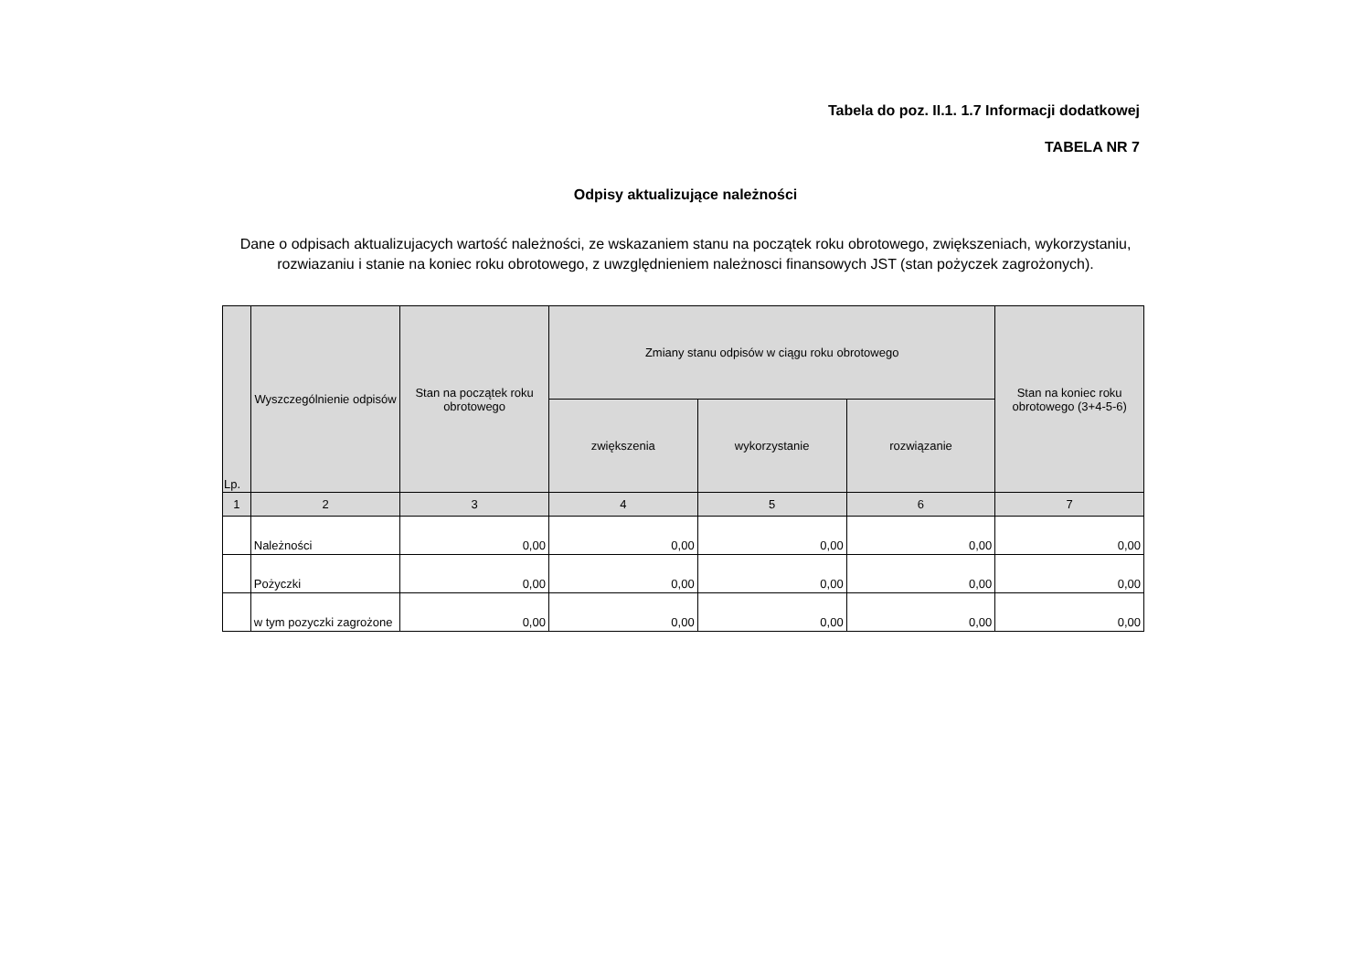Tabela do poz. II.1. 1.7 Informacji dodatkowej
TABELA NR 7
Odpisy aktualizujące należności
Dane o odpisach aktualizujacych wartość należności, ze wskazaniem stanu na początek roku obrotowego, zwiększeniach, wykorzystaniu, rozwiazaniu i stanie na koniec roku obrotowego, z uwzględnieniem należnosci finansowych JST (stan pożyczek zagrożonych).
| Lp. | Wyszczególnienie odpisów | Stan na początek roku obrotowego | Zmiany stanu odpisów w ciągu roku obrotowego | | | Stan na koniec roku obrotowego (3+4-5-6) |
| --- | --- | --- | --- | --- | --- | --- |
| | | | zwiększenia | wykorzystanie | rozwiązanie | |
| 1 | 2 | 3 | 4 | 5 | 6 | 7 |
| | Należności | 0,00 | 0,00 | 0,00 | 0,00 | 0,00 |
| | Pożyczki | 0,00 | 0,00 | 0,00 | 0,00 | 0,00 |
| | w tym pozyczki zagrożone | 0,00 | 0,00 | 0,00 | 0,00 | 0,00 |